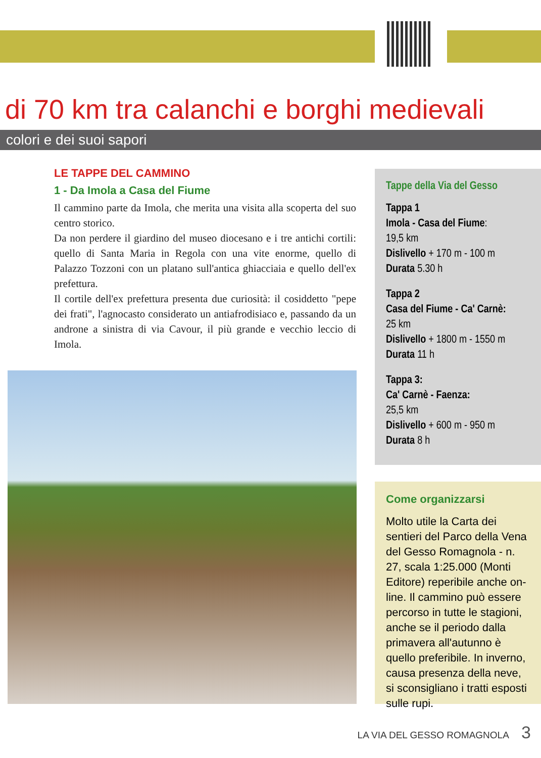di 70 km tra calanchi e borghi medievali
colori e dei suoi sapori
LE TAPPE DEL CAMMINO
1 - Da Imola a Casa del Fiume
Il cammino parte da Imola, che merita una visita alla scoperta del suo centro storico.
Da non perdere il giardino del museo diocesano e i tre antichi cortili: quello di Santa Maria in Regola con una vite enorme, quello di Palazzo Tozzoni con un platano sull'antica ghiacciaia e quello dell'ex prefettura.
Il cortile dell'ex prefettura presenta due curiosità: il cosiddetto "pepe dei frati", l'agnocasto considerato un antiafrodisiaco e, passando da un androne a sinistra di via Cavour, il più grande e vecchio leccio di Imola.
Tappe della Via del Gesso
Tappa 1
Imola - Casa del Fiume:
19,5 km
Dislivello + 170 m - 100 m
Durata 5.30 h
Tappa 2
Casa del Fiume - Ca' Carnè:
25 km
Dislivello + 1800 m - 1550 m
Durata 11 h
Tappa 3:
Ca' Carnè - Faenza:
25,5 km
Dislivello + 600 m - 950 m
Durata 8 h
Come organizzarsi
Molto utile la Carta dei sentieri del Parco della Vena del Gesso Romagnola - n. 27, scala 1:25.000 (Monti Editore) reperibile anche on-line. Il cammino può essere percorso in tutte le stagioni, anche se il periodo dalla primavera all'autunno è quello preferibile. In inverno, causa presenza della neve, si sconsigliano i tratti esposti sulle rupi.
LA VIA DEL GESSO ROMAGNOLA 3